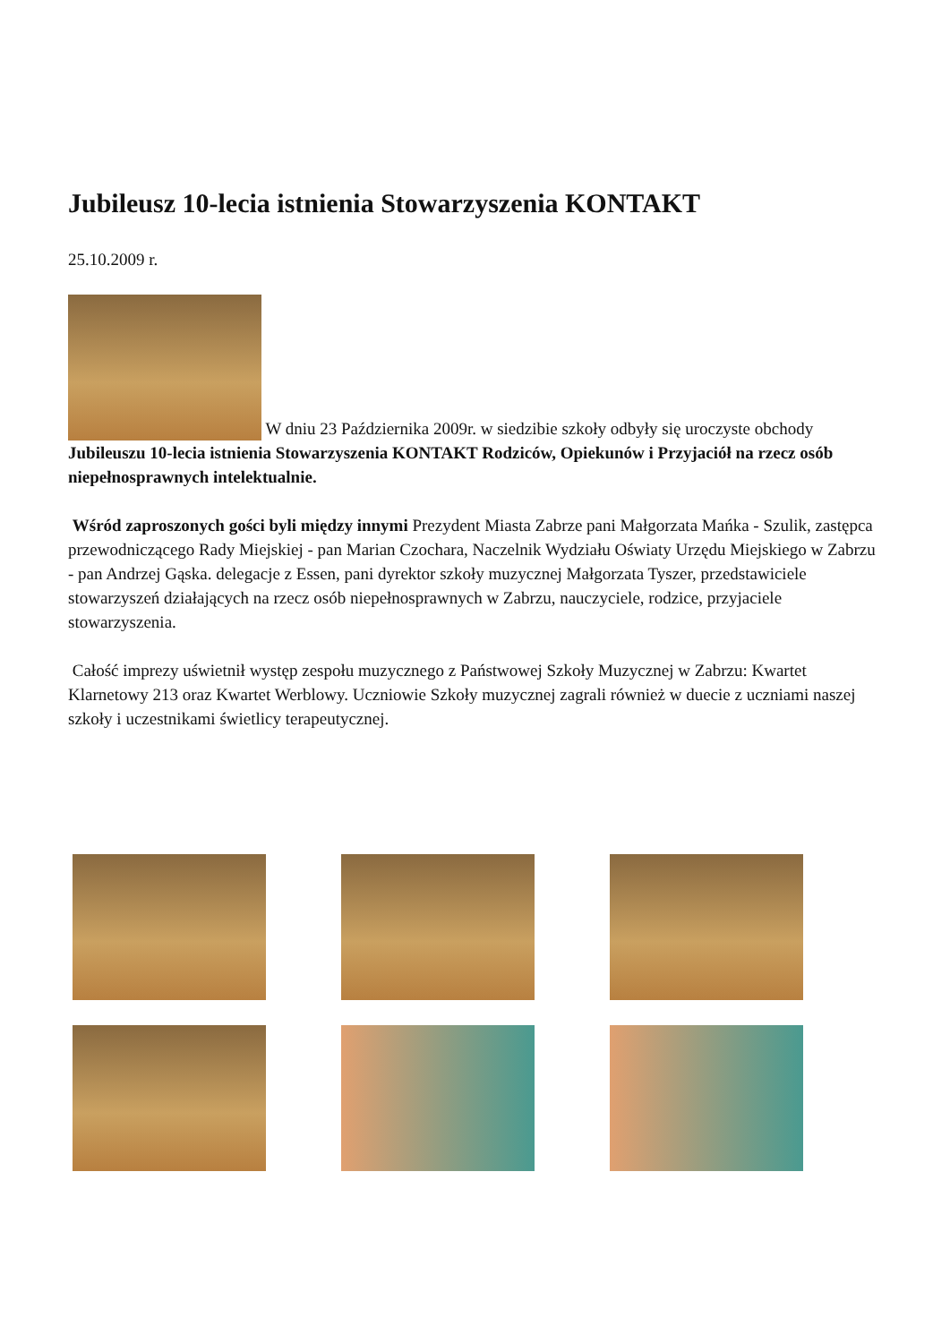Jubileusz 10-lecia istnienia Stowarzyszenia KONTAKT
25.10.2009 r.
W dniu 23 Października 2009r. w siedzibie szkoły odbyły się uroczyste obchody Jubileuszu 10-lecia istnienia Stowarzyszenia KONTAKT Rodziców, Opiekunów i Przyjaciół na rzecz osób niepełnosprawnych intelektualnie.
Wśród zaproszonych gości byli między innymi Prezydent Miasta Zabrze pani Małgorzata Mańka - Szulik, zastępca przewodniczącego Rady Miejskiej - pan Marian Czochara, Naczelnik Wydziału Oświaty Urzędu Miejskiego w Zabrzu - pan Andrzej Gąska. delegacje z Essen, pani dyrektor szkoły muzycznej Małgorzata Tyszer, przedstawiciele stowarzyszeń działających na rzecz osób niepełnosprawnych w Zabrzu, nauczyciele, rodzice, przyjaciele stowarzyszenia.
Całość imprezy uświetnił występ zespołu muzycznego z Państwowej Szkoły Muzycznej w Zabrzu: Kwartet Klarnetowy 213 oraz Kwartet Werblowy. Uczniowie Szkoły muzycznej zagrali również w duecie z uczniami naszej szkoły i uczestnikami świetlicy terapeutycznej.